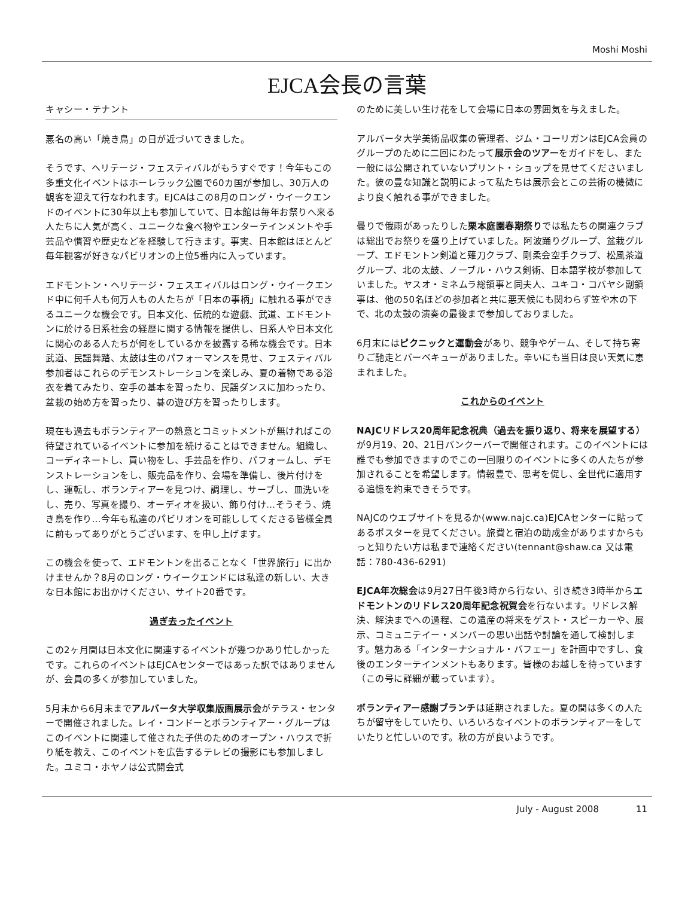Moshi Moshi
EJCA会長の言葉
キャシー・テナント
悪名の高い「焼き鳥」の日が近づいてきました。
そうです、ヘリテージ・フェスティバルがもうすぐです！今年もこの多重文化イベントはホーレラック公園で60カ国が参加し、30万人の観客を迎えて行なわれます。EJCAはこの8月のロング・ウイークエンドのイベントに30年以上も参加していて、日本館は毎年お祭りへ来る人たちに人気が高く、ユニークな食べ物やエンターテインメントや手芸品や慣習や歴史などを経験して行きます。事実、日本館はほとんど毎年観客が好きなパビリオンの上位5番内に入っています。
エドモントン・ヘリテージ・フェスエィバルはロング・ウイークエンド中に何千人も何万人もの人たちが「日本の事柄」に触れる事ができるユニークな機会です。日本文化、伝統的な遊戯、武道、エドモントンに於ける日系社会の経歴に関する情報を提供し、日系人や日本文化に関心のある人たちが何をしているかを披露する稀な機会です。日本武道、民謡舞踏、太鼓は生のパフォーマンスを見せ、フェスティバル参加者はこれらのデモンストレーションを楽しみ、夏の着物である浴衣を着てみたり、空手の基本を習ったり、民謡ダンスに加わったり、盆栽の始め方を習ったり、碁の遊び方を習ったりします。
現在も過去もボランティアーの熱意とコミットメントが無ければこの待望されているイベントに参加を続けることはできません。組織し、コーディネートし、買い物をし、手芸品を作り、パフォームし、デモンストレーションをし、販売品を作り、会場を準備し、後片付けをし、運転し、ボランティアーを見つけ、調理し、サーブし、皿洗いをし、売り、写真を撮り、オーディオを扱い、飾り付け…そうそう、焼き鳥を作り…今年も私達のパビリオンを可能ししてくださる皆様全員に前もってありがとうございます、を申し上げます。
この機会を使って、エドモントンを出ることなく「世界旅行」に出かけませんか？8月のロング・ウイークエンドには私達の新しい、大きな日本館にお出かけください、サイト20番です。
過ぎ去ったイベント
この2ヶ月間は日本文化に関連するイベントが幾つかあり忙しかったです。これらのイベントはEJCAセンターではあった訳ではありませんが、会員の多くが参加していました。
5月末から6月末までアルバータ大学収集版画展示会がテラス・センターで開催されました。レイ・コンドーとボランティアー・グループはこのイベントに関連して催された子供のためのオープン・ハウスで折り紙を教え、このイベントを広告するテレビの撮影にも参加しました。ユミコ・ホヤノは公式開会式
のために美しい生け花をして会場に日本の雰囲気を与えました。
アルバータ大学美術品収集の管理者、ジム・コーリガンはEJCA会員のグループのために二回にわたって展示会のツアーをガイドをし、また一般には公開されていないプリント・ショップを見せてくださいました。彼の豊な知識と説明によって私たちは展示会とこの芸術の機微により良く触れる事ができました。
曇りで俄雨があったりした栗本庭園春期祭りでは私たちの関連クラブは総出でお祭りを盛り上げていました。阿波踊りグループ、盆栽グループ、エドモントン剣道と薙刀クラブ、剛柔会空手クラブ、松風茶道グループ、北の太鼓、ノーブル・ハウス剣術、日本語学校が参加していました。ヤスオ・ミネムラ総領事と同夫人、ユキコ・コバヤシ副領事は、他の50名ほどの参加者と共に悪天候にも関わらず笠や木の下で、北の太鼓の演奏の最後まで参加しておりました。
6月末にはピクニックと運動会があり、競争やゲーム、そして持ち寄りご馳走とバーベキューがありました。幸いにも当日は良い天気に恵まれました。
これからのイベント
NAJCリドレス20周年記念祝典（過去を振り返り、将来を展望する）が9月19、20、21日バンクーバーで開催されます。このイベントには誰でも参加できますのでこの一回限りのイベントに多くの人たちが参加されることを希望します。情報豊で、思考を促し、全世代に適用する追憶を約束できそうです。
NAJCのウエブサイトを見るか(www.najc.ca)EJCAセンターに貼ってあるポスターを見てください。旅費と宿泊の助成金がありますからもっと知りたい方は私まで連絡ください(tennant@shaw.ca 又は電話：780-436-6291)
EJCA年次総会は9月27日午後3時から行ない、引き続き3時半からエドモントンのリドレス20周年記念祝賀会を行ないます。リドレス解決、解決までへの過程、この遺産の将来をゲスト・スピーカーや、展示、コミュニテイー・メンバーの思い出話や討論を通して検討します。魅力ある「インターナショナル・バフェー」を計画中ですし、食後のエンターテインメントもあります。皆様のお越しを待っています（この号に詳細が載っています）。
ボランティアー感謝ブランチは延期されました。夏の間は多くの人たちが留守をしていたり、いろいろなイベントのボランティアーをしていたりと忙しいのです。秋の方が良いようです。
July - August 2008 11